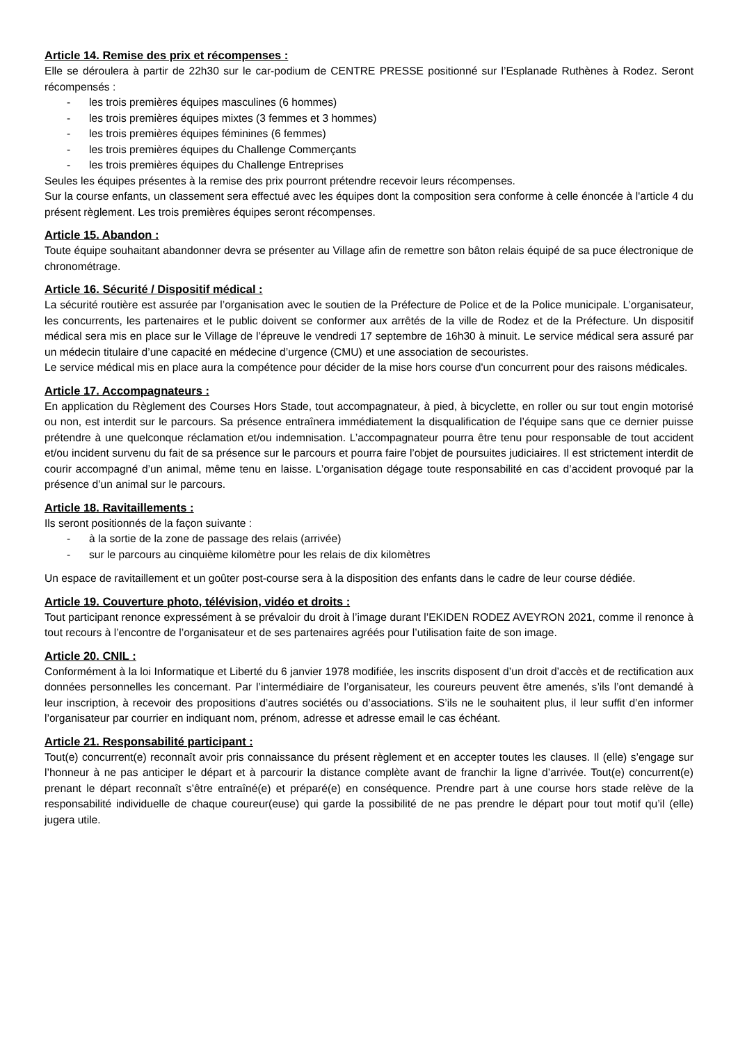Article 14. Remise des prix et récompenses :
Elle se déroulera à partir de 22h30 sur le car-podium de CENTRE PRESSE positionné sur l’Esplanade Ruthènes à Rodez. Seront récompensés :
- les trois premières équipes masculines (6 hommes)
- les trois premières équipes mixtes (3 femmes et 3 hommes)
- les trois premières équipes féminines (6 femmes)
- les trois premières équipes du Challenge Commerçants
- les trois premières équipes du Challenge Entreprises
Seules les équipes présentes à la remise des prix pourront prétendre recevoir leurs récompenses.
Sur la course enfants, un classement sera effectué avec les équipes dont la composition sera conforme à celle énoncée à l'article 4 du présent règlement. Les trois premières équipes seront récompenses.
Article 15. Abandon :
Toute équipe souhaitant abandonner devra se présenter au Village afin de remettre son bâton relais équipé de sa puce électronique de chronométrage.
Article 16. Sécurité / Dispositif médical :
La sécurité routière est assurée par l’organisation avec le soutien de la Préfecture de Police et de la Police municipale. L’organisateur, les concurrents, les partenaires et le public doivent se conformer aux arrêtés de la ville de Rodez et de la Préfecture. Un dispositif médical sera mis en place sur le Village de l’épreuve le vendredi 17 septembre de 16h30 à minuit. Le service médical sera assuré par un médecin titulaire d’une capacité en médecine d’urgence (CMU) et une association de secouristes.
Le service médical mis en place aura la compétence pour décider de la mise hors course d'un concurrent pour des raisons médicales.
Article 17. Accompagnateurs :
En application du Règlement des Courses Hors Stade, tout accompagnateur, à pied, à bicyclette, en roller ou sur tout engin motorisé ou non, est interdit sur le parcours. Sa présence entraînera immédiatement la disqualification de l’équipe sans que ce dernier puisse prétendre à une quelconque réclamation et/ou indemnisation. L’accompagnateur pourra être tenu pour responsable de tout accident et/ou incident survenu du fait de sa présence sur le parcours et pourra faire l’objet de poursuites judiciaires. Il est strictement interdit de courir accompagné d’un animal, même tenu en laisse. L’organisation dégage toute responsabilité en cas d’accident provoqué par la présence d’un animal sur le parcours.
Article 18. Ravitaillements :
Ils seront positionnés de la façon suivante :
- à la sortie de la zone de passage des relais (arrivée)
- sur le parcours au cinquième kilomètre pour les relais de dix kilomètres
Un espace de ravitaillement et un goûter post-course sera à la disposition des enfants dans le cadre de leur course dédiée.
Article 19. Couverture photo, télévision, vidéo et droits :
Tout participant renonce expressément à se prévaloir du droit à l’image durant l’EKIDEN RODEZ AVEYRON 2021, comme il renonce à tout recours à l’encontre de l’organisateur et de ses partenaires agréés pour l’utilisation faite de son image.
Article 20. CNIL :
Conformément à la loi Informatique et Liberté du 6 janvier 1978 modifiée, les inscrits disposent d’un droit d’accès et de rectification aux données personnelles les concernant. Par l’intermédiaire de l’organisateur, les coureurs peuvent être amenés, s’ils l’ont demandé à leur inscription, à recevoir des propositions d’autres sociétés ou d’associations. S’ils ne le souhaitent plus, il leur suffit d’en informer l’organisateur par courrier en indiquant nom, prénom, adresse et adresse email le cas échéant.
Article 21. Responsabilité participant :
Tout(e) concurrent(e) reconnaît avoir pris connaissance du présent règlement et en accepter toutes les clauses. Il (elle) s’engage sur l’honneur à ne pas anticiper le départ et à parcourir la distance complète avant de franchir la ligne d’arrivée. Tout(e) concurrent(e) prenant le départ reconnaît s’être entraîné(e) et préparé(e) en conséquence. Prendre part à une course hors stade relève de la responsabilité individuelle de chaque coureur(euse) qui garde la possibilité de ne pas prendre le départ pour tout motif qu’il (elle) jugera utile.